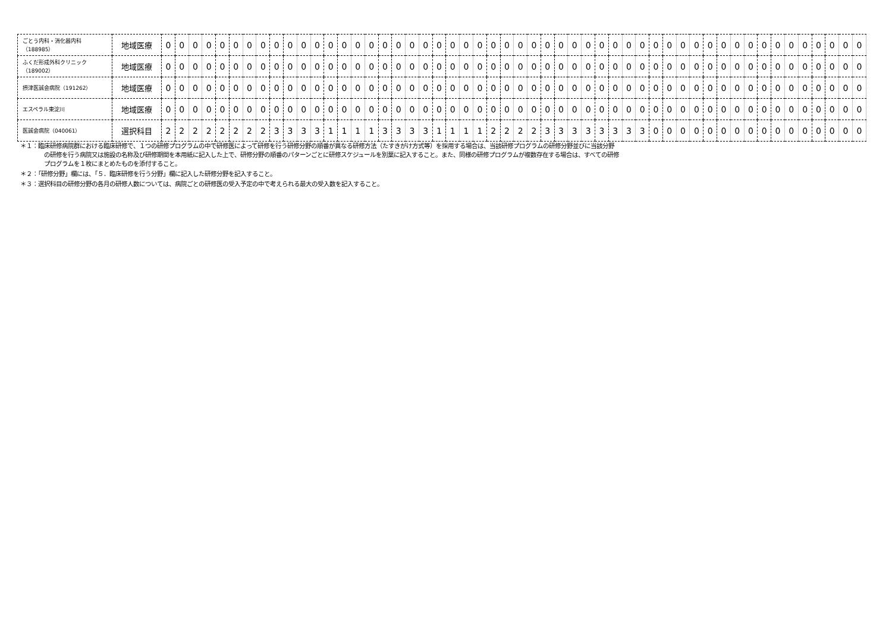| ごとう内科・消化器内科 （188985） | 地域医療 | 0 | 0 | 0 | 0 | 0 | 0 | 0 | 0 | 0 | 0 | 0 | 0 | 0 | 0 | 0 | 0 | 0 | 0 | 0 | 0 | 0 | 0 | 0 | 0 | 0 | 0 | 0 | 0 | 0 | 0 | 0 | 0 | 0 | 0 | 0 | 0 | 0 | 0 | 0 | 0 | 0 | 0 | 0 | 0 | 0 | 0 | 0 | 0 | 0 | 0 | 0 | 0 |
| ふくだ形成外科クリニック （189002） | 地域医療 | 0 | 0 | 0 | 0 | 0 | 0 | 0 | 0 | 0 | 0 | 0 | 0 | 0 | 0 | 0 | 0 | 0 | 0 | 0 | 0 | 0 | 0 | 0 | 0 | 0 | 0 | 0 | 0 | 0 | 0 | 0 | 0 | 0 | 0 | 0 | 0 | 0 | 0 | 0 | 0 | 0 | 0 | 0 | 0 | 0 | 0 | 0 | 0 | 0 | 0 | 0 | 0 |
| 摂津医誠会病院（191262） | 地域医療 | 0 | 0 | 0 | 0 | 0 | 0 | 0 | 0 | 0 | 0 | 0 | 0 | 0 | 0 | 0 | 0 | 0 | 0 | 0 | 0 | 0 | 0 | 0 | 0 | 0 | 0 | 0 | 0 | 0 | 0 | 0 | 0 | 0 | 0 | 0 | 0 | 0 | 0 | 0 | 0 | 0 | 0 | 0 | 0 | 0 | 0 | 0 | 0 | 0 | 0 | 0 | 0 |
| エスペラル東淀川 | 地域医療 | 0 | 0 | 0 | 0 | 0 | 0 | 0 | 0 | 0 | 0 | 0 | 0 | 0 | 0 | 0 | 0 | 0 | 0 | 0 | 0 | 0 | 0 | 0 | 0 | 0 | 0 | 0 | 0 | 0 | 0 | 0 | 0 | 0 | 0 | 0 | 0 | 0 | 0 | 0 | 0 | 0 | 0 | 0 | 0 | 0 | 0 | 0 | 0 | 0 | 0 | 0 | 0 |
| 医誠会病院（040061） | 選択科目 | 2 | 2 | 2 | 2 | 2 | 2 | 2 | 2 | 3 | 3 | 3 | 3 | 1 | 1 | 1 | 1 | 3 | 3 | 3 | 3 | 1 | 1 | 1 | 1 | 2 | 2 | 2 | 2 | 3 | 3 | 3 | 3 | 3 | 3 | 3 | 3 | 0 | 0 | 0 | 0 | 0 | 0 | 0 | 0 | 0 | 0 | 0 | 0 | 0 | 0 | 0 | 0 |
＊１：臨床研修病院群における臨床研修で、１つの研修プログラムの中で研修医によって研修を行う研修分野の順番が異なる研修方法（たすきがけ方式等）を採用する場合は、当該研修プログラムの研修分野並びに当該分野
の研修を行う病院又は施設の名称及び研修期間を本用紙に記入した上で、研修分野の順番のパターンごとに研修スケジュールを別葉に記入すること。また、同様の研修プログラムが複数存在する場合は、すべての研修
プログラムを１枚にまとめたものを添付すること。
＊２：「研修分野」欄には、「５．臨床研修を行う分野」欄に記入した研修分野を記入すること。
＊３：選択科目の研修分野の各月の研修人数については、病院ごとの研修医の受入予定の中で考えられる最大の受入数を記入すること。